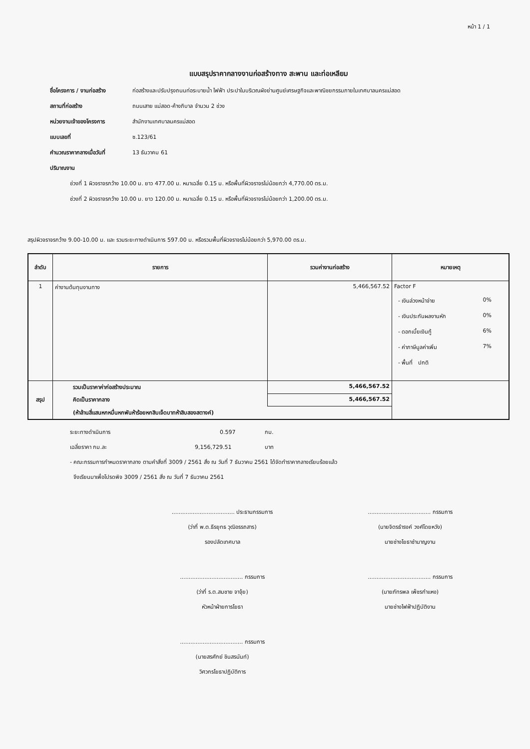หน้า 1 / 1
แบบสรุปราคากลางงานก่อสร้างทาง สะพาน และท่อเหลียม
ชื่อโครงการ / งานก่อสร้าง ก่อสร้างและปรับปรุงถนนท่อระบายน้ำ ไฟฟ้า ประปาในบริเวณผังย่านศูนย์เศรษฐกิจและพาณิชยกรรมภายในเทศบาลนครแม่สอด
สถานที่ก่อสร้าง ถนนเสาย แม่สอด-ค้างภิบาล จำนวน 2 ช่วง
หน่วยงานเจ้าของโครงการ สำนักงานเทศบาลนครแม่สอด
แบบเลขที่ ซ.123/61
คำนวณราคากลางเมื่อวันที่ 13 ธันวาคม 61
ปริมาณงาน
ช่วงที่ 1 ผิวจราจรกว้าง 10.00 ม. ยาว 477.00 ม. หนาเฉลี่ย 0.15 ม. หรือพื้นที่ผิวจราจรไม่น้อยกว่า 4,770.00 ตร.ม.
ช่วงที่ 2 ผิวจราจรกว้าง 10.00 ม. ยาว 120.00 ม. หนาเฉลี่ย 0.15 ม. หรือพื้นที่ผิวจราจรไม่น้อยกว่า 1,200.00 ตร.ม.
สรุปผิวจราจรกว้าง 9.00-10.00 ม. และ รวมระยะทางดำเนินการ 597.00 ม. หรือรวมพื้นที่ผิวจราจรไม่น้อยกว่า 5,970.00 ตร.ม.
| ลำดับ | รายการ | รวมค่างานก่อสร้าง | หมายเหตุ |
| --- | --- | --- | --- |
| 1 | ค่างานต้นทุนงานทาง | 5,466,567.52 | Factor F - เงินล่วงหน้าจ่าย 0% - เงินประกันผลงานหัก 0% - ดอกเบี้ยเงินกู้ 6% - ค่าภาษีมูลค่าเพิ่ม 7% - พื้นที่ ปกติ |
| สรุป | รวมเป็นราคาค่าก่อสร้างประมาณ | 5,466,567.52 | |
| | คิดเป็นราคากลาง | 5,466,567.52 | |
| | (ห้าล้านสี่แสนหกหมื่นหกพันห้าร้อยหกสิบเจ็ดบาทห้าสิบสองสตางค์) | | |
ระยะทางดำเนินการ 0.597 กม.
เฉลี่ยราคา กม.ละ 9,156,729.51 บาท
- คณะกรรมการกำหนดราคากลาง ตามคำสั่งที่ 3009 / 2561 สั่ง ณ วันที่ 7 ธันวาคม 2561 ได้จัดทำราคากลางเรียบร้อยแล้ว
จึงเรียนมาเพื่อโปรดพิจ 3009 / 2561 สั่ง ณ วันที่ 7 ธันวาคม 2561
.................................... ประธานกรรมการ
(ว่าที่ พ.ต.ธีรยุทธ วุฒิอรรถสาร)
รองปลัดเทศบาล
.................................... กรรมการ
(นายจิตรธำรงค์ วงศ์โดยหวัง)
นายช่างโยธาชำนาญงาน
.................................... กรรมการ
(ว่าที่ ร.ต.สมชาย จาจุ้ย)
หัวหน้าฝ่ายการโยธา
.................................... กรรมการ
(นายภัทรพล เพ็ชรกำแหง)
นายช่างไฟฟ้าปฏิบัติงาน
.................................... กรรมการ
(นายสรศักย์ ชินสรนันท์)
วิศวกรโยธาปฏิบัติการ